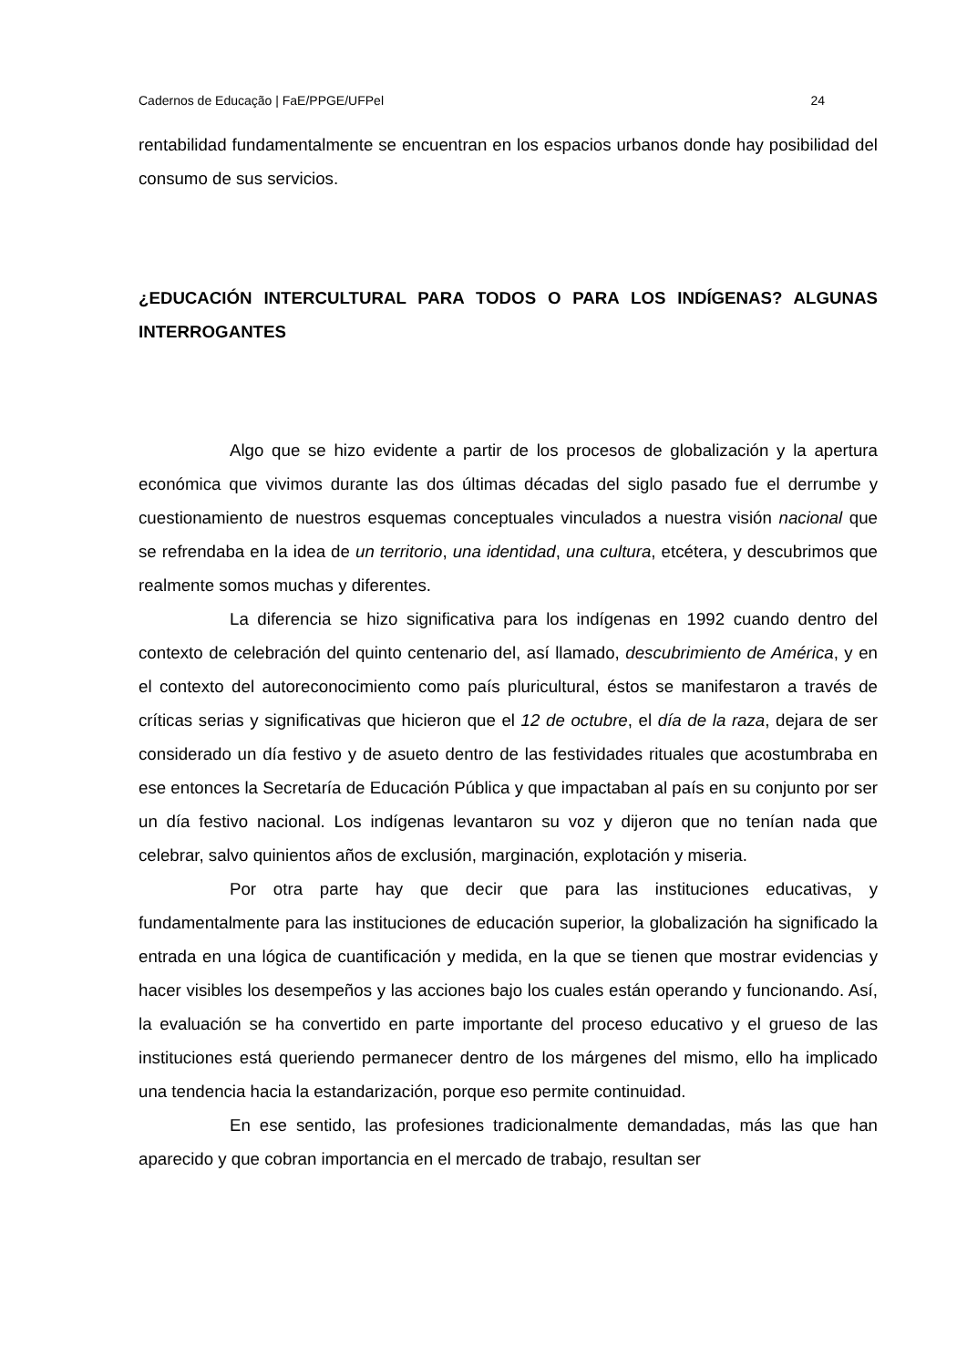Cadernos de Educação | FaE/PPGE/UFPel 24
rentabilidad fundamentalmente se encuentran en los espacios urbanos donde hay posibilidad del consumo de sus servicios.
¿EDUCACIÓN INTERCULTURAL PARA TODOS O PARA LOS INDÍGENAS? ALGUNAS INTERROGANTES
Algo que se hizo evidente a partir de los procesos de globalización y la apertura económica que vivimos durante las dos últimas décadas del siglo pasado fue el derrumbe y cuestionamiento de nuestros esquemas conceptuales vinculados a nuestra visión nacional que se refrendaba en la idea de un territorio, una identidad, una cultura, etcétera, y descubrimos que realmente somos muchas y diferentes.
La diferencia se hizo significativa para los indígenas en 1992 cuando dentro del contexto de celebración del quinto centenario del, así llamado, descubrimiento de América, y en el contexto del autoreconocimiento como país pluricultural, éstos se manifestaron a través de críticas serias y significativas que hicieron que el 12 de octubre, el día de la raza, dejara de ser considerado un día festivo y de asueto dentro de las festividades rituales que acostumbraba en ese entonces la Secretaría de Educación Pública y que impactaban al país en su conjunto por ser un día festivo nacional. Los indígenas levantaron su voz y dijeron que no tenían nada que celebrar, salvo quinientos años de exclusión, marginación, explotación y miseria.
Por otra parte hay que decir que para las instituciones educativas, y fundamentalmente para las instituciones de educación superior, la globalización ha significado la entrada en una lógica de cuantificación y medida, en la que se tienen que mostrar evidencias y hacer visibles los desempeños y las acciones bajo los cuales están operando y funcionando. Así, la evaluación se ha convertido en parte importante del proceso educativo y el grueso de las instituciones está queriendo permanecer dentro de los márgenes del mismo, ello ha implicado una tendencia hacia la estandarización, porque eso permite continuidad.
En ese sentido, las profesiones tradicionalmente demandadas, más las que han aparecido y que cobran importancia en el mercado de trabajo, resultan ser